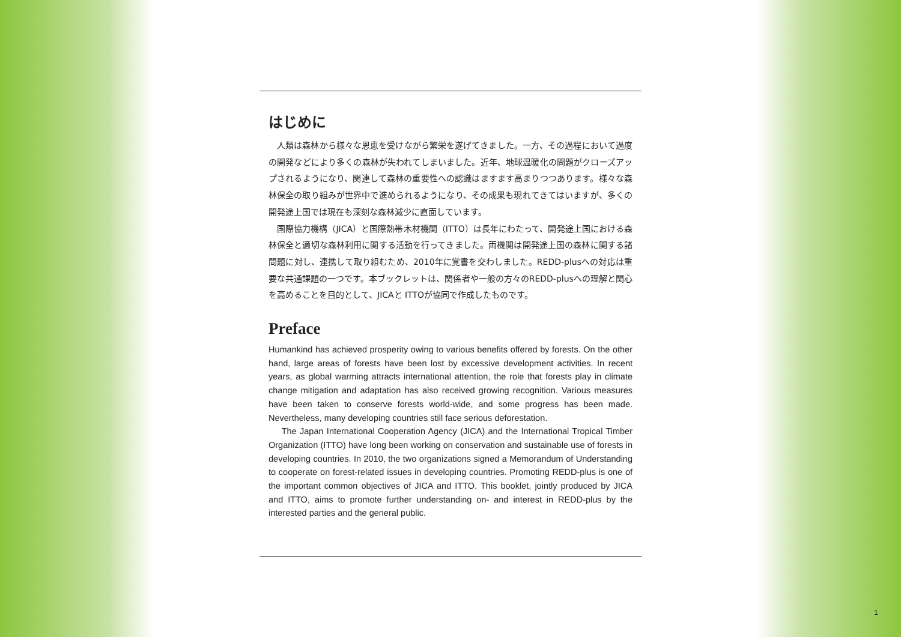はじめに
　人類は森林から様々な恩恵を受けながら繁栄を遂げてきました。一方、その過程において過度の開発などにより多くの森林が失われてしまいました。近年、地球温暖化の問題がクローズアップされるようになり、関連して森林の重要性への認識はますます高まりつつあります。様々な森林保全の取り組みが世界中で進められるようになり、その成果も現れてきてはいますが、多くの開発途上国では現在も深刻な森林減少に直面しています。
　国際協力機構（JICA）と国際熱帯木材機関（ITTO）は長年にわたって、開発途上国における森林保全と適切な森林利用に関する活動を行ってきました。両機関は開発途上国の森林に関する諸問題に対し、連携して取り組むため、2010年に覚書を交わしました。REDD-plusへの対応は重要な共通課題の一つです。本ブックレットは、関係者や一般の方々のREDD-plusへの理解と関心を高めることを目的として、JICAと ITTOが協同で作成したものです。
Preface
Humankind has achieved prosperity owing to various benefits offered by forests. On the other hand, large areas of forests have been lost by excessive development activities. In recent years, as global warming attracts international attention, the role that forests play in climate change mitigation and adaptation has also received growing recognition. Various measures have been taken to conserve forests world-wide, and some progress has been made. Nevertheless, many developing countries still face serious deforestation.
  The Japan International Cooperation Agency (JICA) and the International Tropical Timber Organization (ITTO) have long been working on conservation and sustainable use of forests in developing countries. In 2010, the two organizations signed a Memorandum of Understanding to cooperate on forest-related issues in developing countries. Promoting REDD-plus is one of the important common objectives of JICA and ITTO. This booklet, jointly produced by JICA and ITTO, aims to promote further understanding on- and interest in REDD-plus by the interested parties and the general public.
1